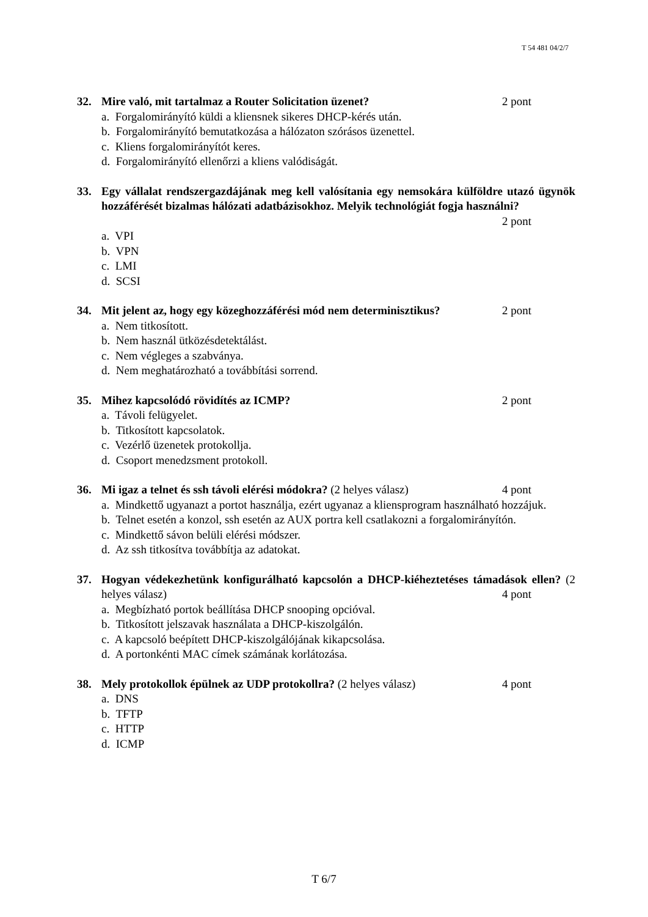T 54 481 04/2/7
32. 2 pont Mire való, mit tartalmaz a Router Solicitation üzenet?
a. Forgalomirányító küldi a kliensnek sikeres DHCP-kérés után.
b. Forgalomirányító bemutatkozása a hálózaton szórásos üzenettel.
c. Kliens forgalomirányítót keres.
d. Forgalomirányító ellenőrzi a kliens valódiságát.
33. Egy vállalat rendszergazdájának meg kell valósítania egy nemsokára külföldre utazó ügynök hozzáférését bizalmas hálózati adatbázisokhoz. Melyik technológiát fogja használni? 2 pont
a. VPI
b. VPN
c. LMI
d. SCSI
34. 2 pont Mit jelent az, hogy egy közeghozzáférési mód nem determinisztikus?
a. Nem titkosított.
b. Nem használ ütközésdetektálást.
c. Nem végleges a szabványa.
d. Nem meghatározható a továbbítási sorrend.
35. 2 pont Mihez kapcsolódó rövidítés az ICMP?
a. Távoli felügyelet.
b. Titkosított kapcsolatok.
c. Vezérlő üzenetek protokollja.
d. Csoport menedzsment protokoll.
36. 4 pont Mi igaz a telnet és ssh távoli elérési módokra? (2 helyes válasz)
a. Mindkettő ugyanazt a portot használja, ezért ugyanaz a kliensprogram használható hozzájuk.
b. Telnet esetén a konzol, ssh esetén az AUX portra kell csatlakozni a forgalomirányítón.
c. Mindkettő sávon belüli elérési módszer.
d. Az ssh titkosítva továbbítja az adatokat.
37. Hogyan védekezhetünk konfigurálható kapcsolón a DHCP-kiéheztetéses támadások ellen? (2 helyes válasz) 4 pont
a. Megbízható portok beállítása DHCP snooping opcióval.
b. Titkosított jelszavak használata a DHCP-kiszolgálón.
c. A kapcsoló beépített DHCP-kiszolgálójának kikapcsolása.
d. A portonkénti MAC címek számának korlátozása.
38. 4 pont Mely protokollok épülnek az UDP protokollra? (2 helyes válasz)
a. DNS
b. TFTP
c. HTTP
d. ICMP
T 6/7